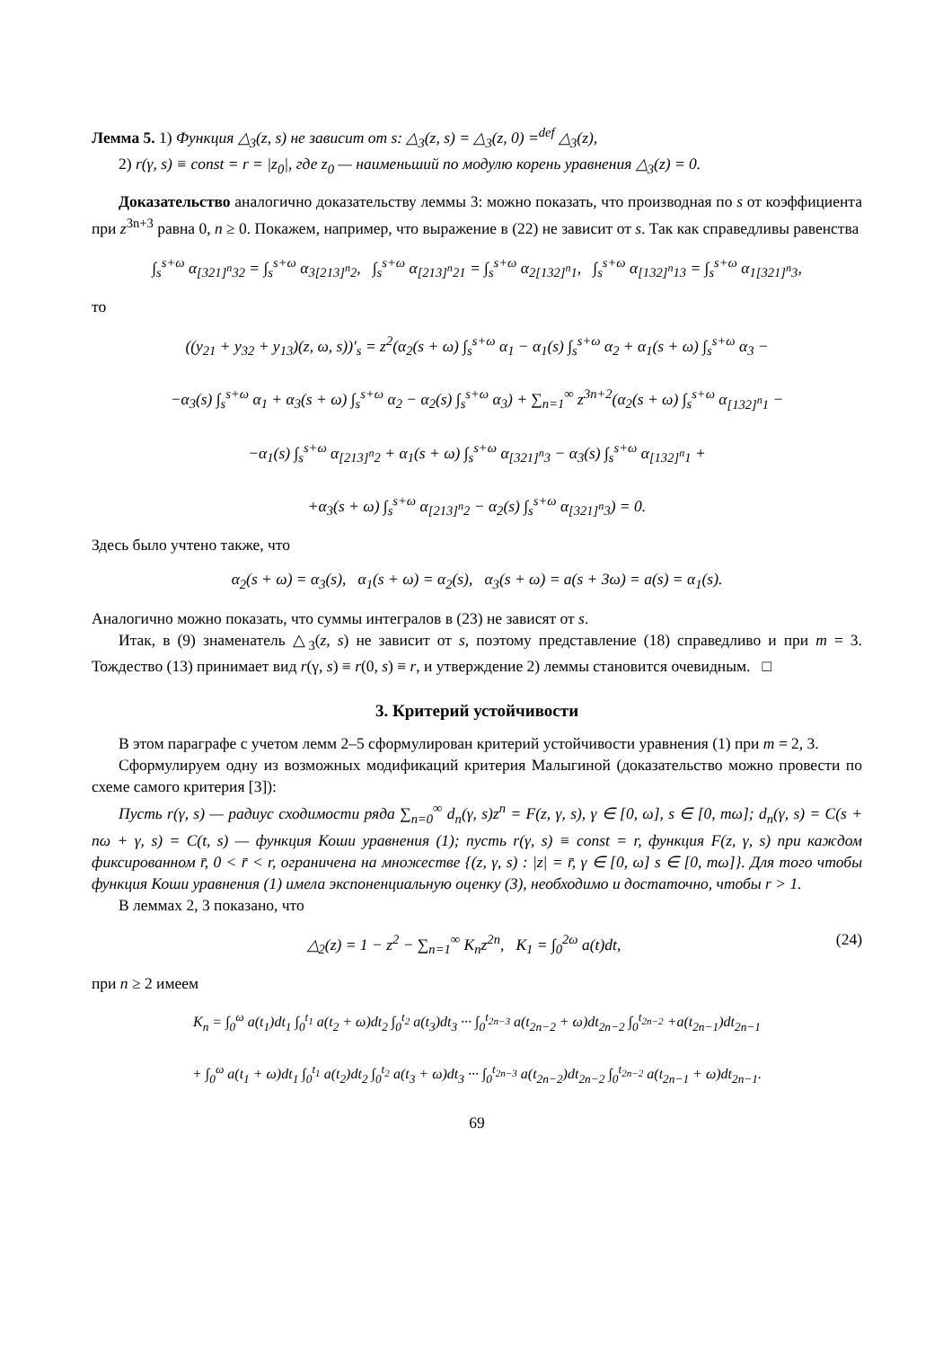Лемма 5. 1) Функция △<sub>3</sub>(z, s) не зависит от s: △<sub>3</sub>(z, s) = △<sub>3</sub>(z, 0) =<sup>def</sup> △<sub>3</sub>(z),
2) r(γ, s) ≡ const = r = |z<sub>0</sub>|, где z<sub>0</sub> — наименьший по модулю корень уравнения △<sub>3</sub>(z) = 0.
Доказательство аналогично доказательству леммы 3: можно показать, что производная по s от коэффициента при z<sup>3n+3</sup> равна 0, n ≥ 0. Покажем, например, что выражение в (22) не зависит от s. Так как справедливы равенства
∫<sub>s</sub><sup>s+ω</sup> α<sub>[321]<sup>n</sup>32</sub> = ∫<sub>s</sub><sup>s+ω</sup> α<sub>3[213]<sup>n</sup>2</sub>, ∫<sub>s</sub><sup>s+ω</sup> α<sub>[213]<sup>n</sup>21</sub> = ∫<sub>s</sub><sup>s+ω</sup> α<sub>2[132]<sup>n</sup>1</sub>, ∫<sub>s</sub><sup>s+ω</sup> α<sub>[132]<sup>n</sup>13</sub> = ∫<sub>s</sub><sup>s+ω</sup> α<sub>1[321]<sup>n</sup>3</sub>,
то
((y<sub>21</sub> + y<sub>32</sub> + y<sub>13</sub>)(z, ω, s))′<sub>s</sub> = z<sup>2</sup>(α<sub>2</sub>(s + ω) ∫<sub>s</sub><sup>s+ω</sup> α<sub>1</sub> − α<sub>1</sub>(s) ∫<sub>s</sub><sup>s+ω</sup> α<sub>2</sub> + α<sub>1</sub>(s + ω) ∫<sub>s</sub><sup>s+ω</sup> α<sub>3</sub> −
−α<sub>3</sub>(s) ∫<sub>s</sub><sup>s+ω</sup> α<sub>1</sub> + α<sub>3</sub>(s + ω) ∫<sub>s</sub><sup>s+ω</sup> α<sub>2</sub> − α<sub>2</sub>(s) ∫<sub>s</sub><sup>s+ω</sup> α<sub>3</sub>) + ∑<sub>n=1</sub><sup>∞</sup> z<sup>3n+2</sup>(α<sub>2</sub>(s + ω) ∫<sub>s</sub><sup>s+ω</sup> α<sub>[132]<sup>n</sup>1</sub> −
−α<sub>1</sub>(s) ∫<sub>s</sub><sup>s+ω</sup> α<sub>[213]<sup>n</sup>2</sub> + α<sub>1</sub>(s + ω) ∫<sub>s</sub><sup>s+ω</sup> α<sub>[321]<sup>n</sup>3</sub> − α<sub>3</sub>(s) ∫<sub>s</sub><sup>s+ω</sup> α<sub>[132]<sup>n</sup>1</sub> +
+α<sub>3</sub>(s + ω) ∫<sub>s</sub><sup>s+ω</sup> α<sub>[213]<sup>n</sup>2</sub> − α<sub>2</sub>(s) ∫<sub>s</sub><sup>s+ω</sup> α<sub>[321]<sup>n</sup>3</sub>) = 0.
Здесь было учтено также, что
α<sub>2</sub>(s + ω) = α<sub>3</sub>(s), α<sub>1</sub>(s + ω) = α<sub>2</sub>(s), α<sub>3</sub>(s + ω) = a(s + 3ω) = a(s) = α<sub>1</sub>(s).
Аналогично можно показать, что суммы интегралов в (23) не зависят от s.
Итак, в (9) знаменатель △<sub>3</sub>(z, s) не зависит от s, поэтому представление (18) справедливо и при m = 3. Тождество (13) принимает вид r(γ, s) ≡ r(0, s) ≡ r, и утверждение 2) леммы становится очевидным. □
3. Критерий устойчивости
В этом параграфе с учетом лемм 2–5 сформулирован критерий устойчивости уравнения (1) при m = 2, 3.
Сформулируем одну из возможных модификаций критерия Малыгиной (доказательство можно провести по схеме самого критерия [3]):
Пусть r(γ, s) — радиус сходимости ряда ∑<sub>n=0</sub><sup>∞</sup> d<sub>n</sub>(γ, s)z<sup>n</sup> = F(z, γ, s), γ ∈ [0, ω], s ∈ [0, mω]; d<sub>n</sub>(γ, s) = C(s + nω + γ, s) = C(t, s) — функция Коши уравнения (1); пусть r(γ, s) ≡ const = r, функция F(z, γ, s) при каждом фиксированном r̄, 0 < r̄ < r, ограничена на множестве {(z, γ, s) : |z| = r̄, γ ∈ [0, ω] s ∈ [0, mω]}. Для того чтобы функция Коши уравнения (1) имела экспоненциальную оценку (3), необходимо и достаточно, чтобы r > 1.
В леммах 2, 3 показано, что
△<sub>2</sub>(z) = 1 − z<sup>2</sup> − ∑<sub>n=1</sub><sup>∞</sup> K<sub>n</sub>z<sup>2n</sup>, K<sub>1</sub> = ∫<sub>0</sub><sup>2ω</sup> a(t)dt, (24)
при n ≥ 2 имеем
K<sub>n</sub> = ∫<sub>0</sub><sup>ω</sup> a(t<sub>1</sub>)dt<sub>1</sub> ∫<sub>0</sub><sup>t<sub>1</sub></sup> a(t<sub>2</sub> + ω)dt<sub>2</sub> ∫<sub>0</sub><sup>t<sub>2</sub></sup> a(t<sub>3</sub>)dt<sub>3</sub> ··· ∫<sub>0</sub><sup>t<sub>2n−3</sub></sup> a(t<sub>2n−2</sub> + ω)dt<sub>2n−2</sub> ∫<sub>0</sub><sup>t<sub>2n−2</sub></sup> +a(t<sub>2n−1</sub>)dt<sub>2n−1</sub>
+ ∫<sub>0</sub><sup>ω</sup> a(t<sub>1</sub> + ω)dt<sub>1</sub> ∫<sub>0</sub><sup>t<sub>1</sub></sup> a(t<sub>2</sub>)dt<sub>2</sub> ∫<sub>0</sub><sup>t<sub>2</sub></sup> a(t<sub>3</sub> + ω)dt<sub>3</sub> ··· ∫<sub>0</sub><sup>t<sub>2n−3</sub></sup> a(t<sub>2n−2</sub>)dt<sub>2n−2</sub> ∫<sub>0</sub><sup>t<sub>2n−2</sub></sup> a(t<sub>2n−1</sub> + ω)dt<sub>2n−1</sub>.
69